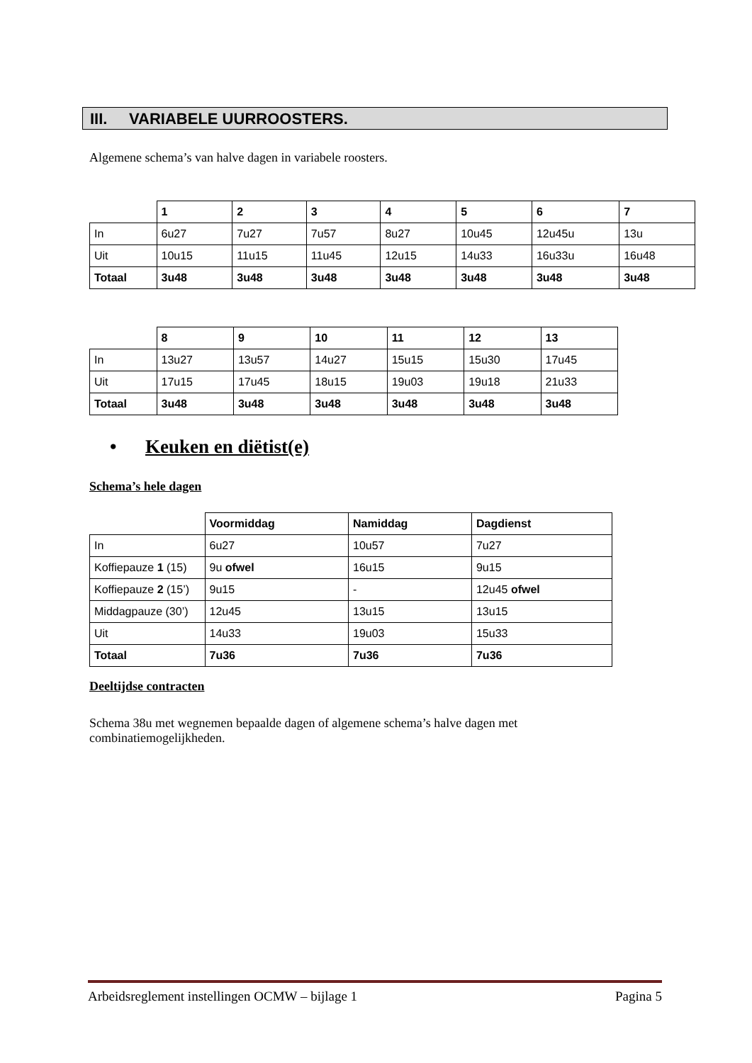III. VARIABELE UURROOSTERS.
Algemene schema’s van halve dagen in variabele roosters.
| | 1 | 2 | 3 | 4 | 5 | 6 | 7 |
| --- | --- | --- | --- | --- | --- | --- | --- |
| In | 6u27 | 7u27 | 7u57 | 8u27 | 10u45 | 12u45u | 13u |
| Uit | 10u15 | 11u15 | 11u45 | 12u15 | 14u33 | 16u33u | 16u48 |
| Totaal | 3u48 | 3u48 | 3u48 | 3u48 | 3u48 | 3u48 | 3u48 |
| | 8 | 9 | 10 | 11 | 12 | 13 |
| --- | --- | --- | --- | --- | --- | --- |
| In | 13u27 | 13u57 | 14u27 | 15u15 | 15u30 | 17u45 |
| Uit | 17u15 | 17u45 | 18u15 | 19u03 | 19u18 | 21u33 |
| Totaal | 3u48 | 3u48 | 3u48 | 3u48 | 3u48 | 3u48 |
• Keuken en diëtist(e)
Schema’s hele dagen
| | Voormiddag | Namiddag | Dagdienst |
| --- | --- | --- | --- |
| In | 6u27 | 10u57 | 7u27 |
| Koffiepauze 1 (15) | 9u ofwel | 16u15 | 9u15 |
| Koffiepauze 2 (15’) | 9u15 | - | 12u45 ofwel |
| Middagpauze (30’) | 12u45 | 13u15 | 13u15 |
| Uit | 14u33 | 19u03 | 15u33 |
| Totaal | 7u36 | 7u36 | 7u36 |
Deeltijdse contracten
Schema 38u met wegnemen bepaalde dagen of algemene schema’s halve dagen met combinatiemogelijkheden.
Arbeidsreglement instellingen OCMW – bijlage 1 Pagina 5